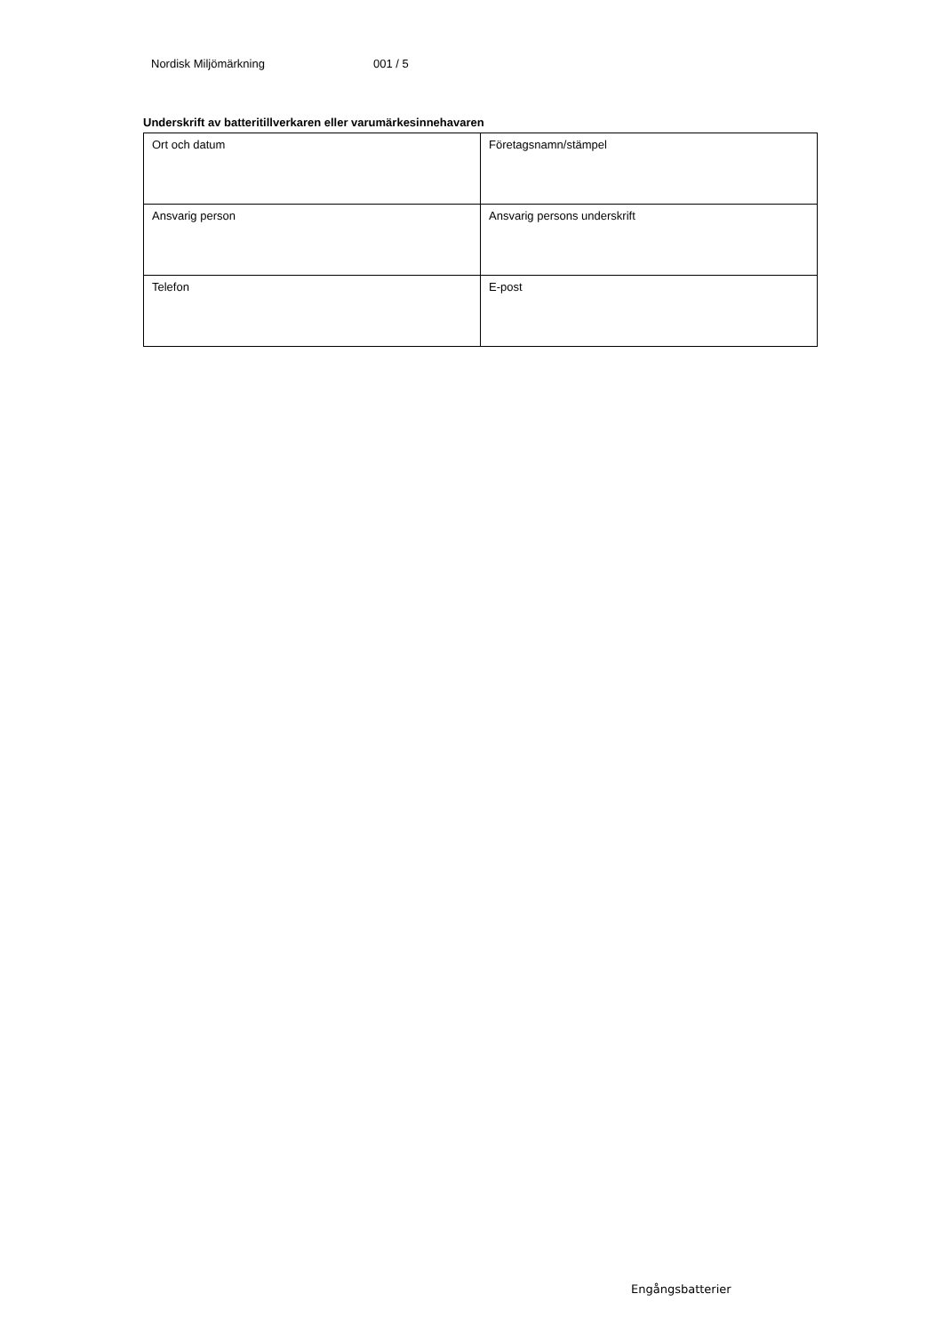Nordisk Miljömärkning 001 / 5
Underskrift av batteritillverkaren eller varumärkesinnehavaren
| Ort och datum | Företagsnamn/stämpel |
| Ansvarig person | Ansvarig persons underskrift |
| Telefon | E-post |
Engångsbatterier